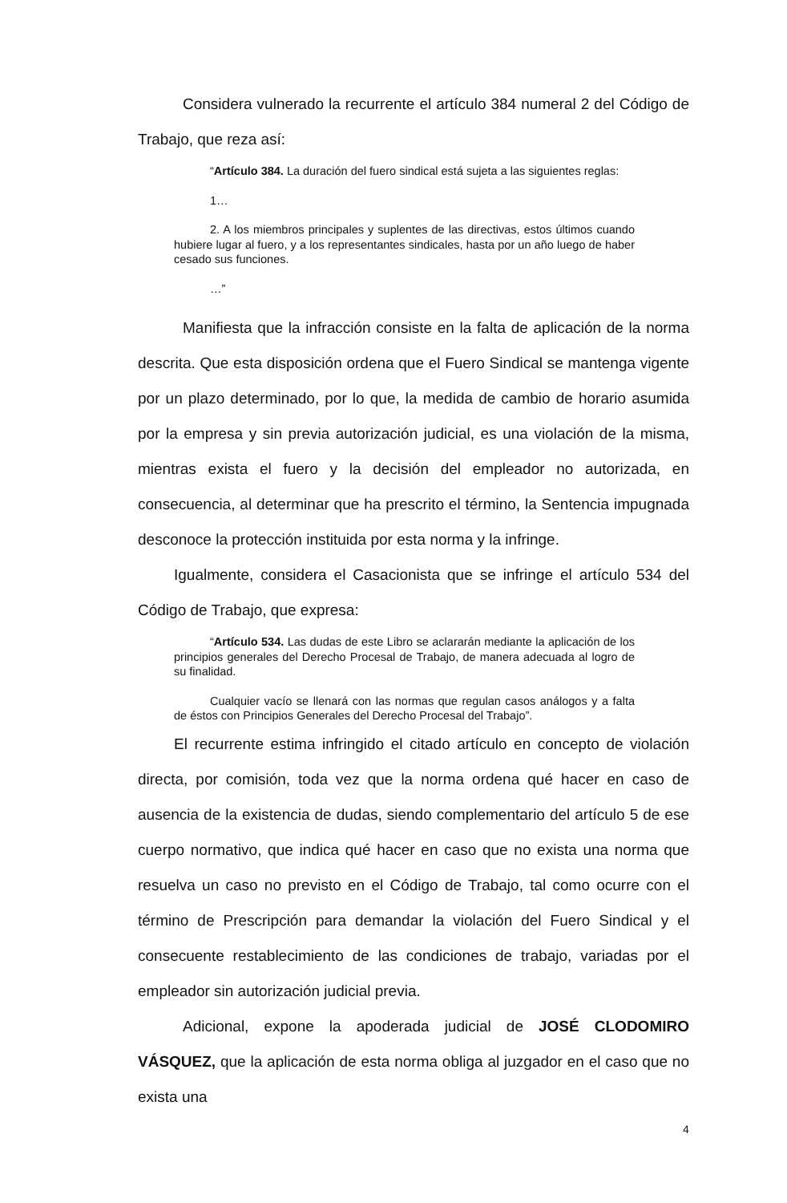Considera vulnerado la recurrente el artículo 384 numeral 2 del Código de Trabajo, que reza así:
“Artículo 384. La duración del fuero sindical está sujeta a las siguientes reglas:
1…
2. A los miembros principales y suplentes de las directivas, estos últimos cuando hubiere lugar al fuero, y a los representantes sindicales, hasta por un año luego de haber cesado sus funciones.
…”
Manifiesta que la infracción consiste en la falta de aplicación de la norma descrita. Que esta disposición ordena que el Fuero Sindical se mantenga vigente por un plazo determinado, por lo que, la medida de cambio de horario asumida por la empresa y sin previa autorización judicial, es una violación de la misma, mientras exista el fuero y la decisión del empleador no autorizada, en consecuencia, al determinar que ha prescrito el término, la Sentencia impugnada desconoce la protección instituida por esta norma y la infringe.
Igualmente, considera el Casacionista que se infringe el artículo 534 del Código de Trabajo, que expresa:
“Artículo 534. Las dudas de este Libro se aclararán mediante la aplicación de los principios generales del Derecho Procesal de Trabajo, de manera adecuada al logro de su finalidad.
Cualquier vacío se llenará con las normas que regulan casos análogos y a falta de éstos con Principios Generales del Derecho Procesal del Trabajo”.
El recurrente estima infringido el citado artículo en concepto de violación directa, por comisión, toda vez que la norma ordena qué hacer en caso de ausencia de la existencia de dudas, siendo complementario del artículo 5 de ese cuerpo normativo, que indica qué hacer en caso que no exista una norma que resuelva un caso no previsto en el Código de Trabajo, tal como ocurre con el término de Prescripción para demandar la violación del Fuero Sindical y el consecuente restablecimiento de las condiciones de trabajo, variadas por el empleador sin autorización judicial previa.
Adicional, expone la apoderada judicial de JOSÉ CLODOMIRO VÁSQUEZ, que la aplicación de esta norma obliga al juzgador en el caso que no exista una
4